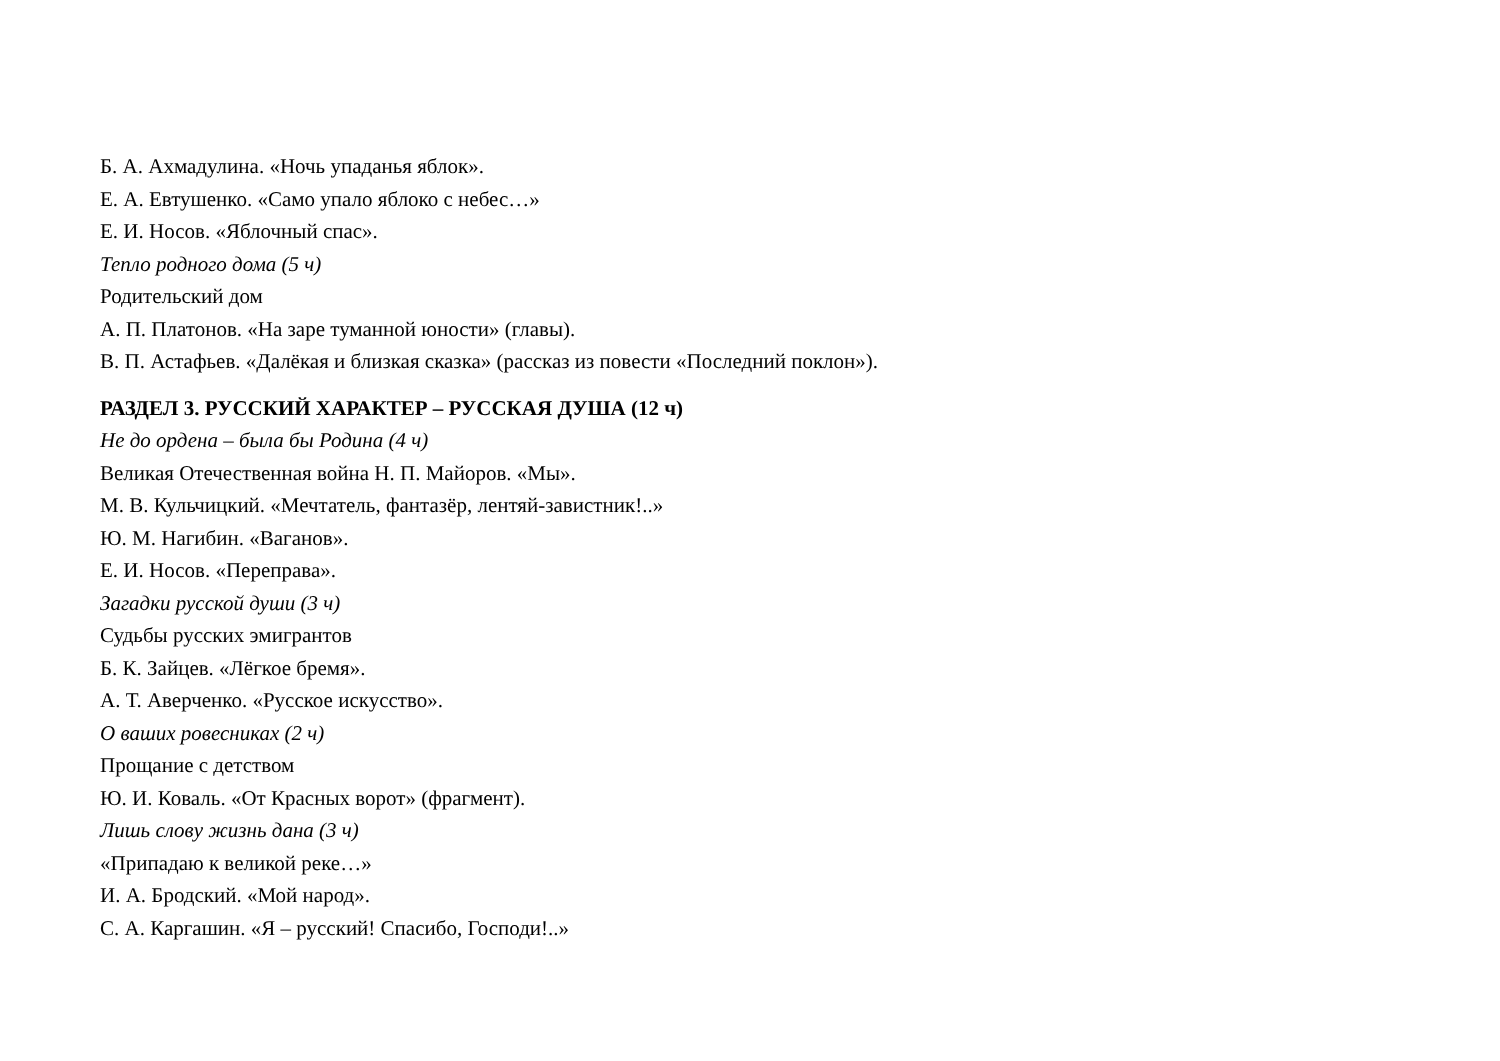Б. А. Ахмадулина. «Ночь упаданья яблок».
Е. А. Евтушенко. «Само упало яблоко с небес…»
Е. И. Носов. «Яблочный спас».
Тепло родного дома (5 ч)
Родительский дом
А. П. Платонов. «На заре туманной юности» (главы).
В. П. Астафьев. «Далёкая и близкая сказка» (рассказ из повести «Последний поклон»).
РАЗДЕЛ 3. РУССКИЙ ХАРАКТЕР – РУССКАЯ ДУША (12 ч)
Не до ордена – была бы Родина (4 ч)
Великая Отечественная война Н. П. Майоров. «Мы».
М. В. Кульчицкий. «Мечтатель, фантазёр, лентяй-завистник!..»
Ю. М. Нагибин. «Ваганов».
Е. И. Носов. «Переправа».
Загадки русской души (3 ч)
Судьбы русских эмигрантов
Б. К. Зайцев. «Лёгкое бремя».
А. Т. Аверченко. «Русское искусство».
О ваших ровесниках (2 ч)
Прощание с детством
Ю. И. Коваль. «От Красных ворот» (фрагмент).
Лишь слову жизнь дана (3 ч)
«Припадаю к великой реке…»
И. А. Бродский. «Мой народ».
С. А. Каргашин. «Я – русский! Спасибо, Господи!..»